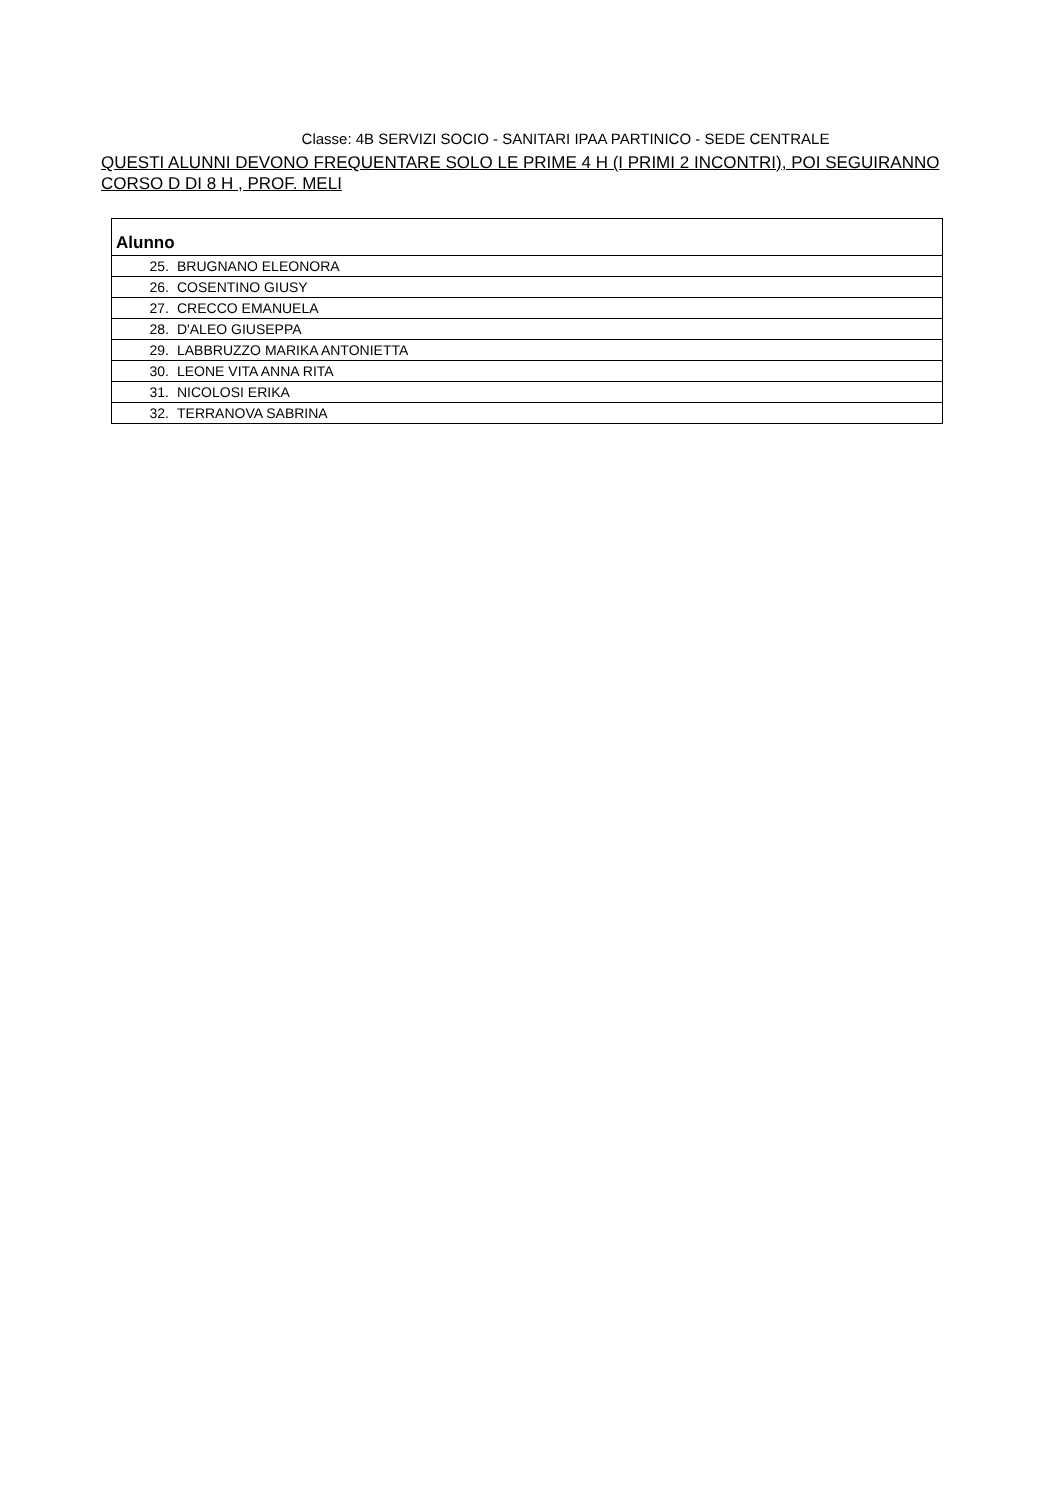Classe: 4B SERVIZI SOCIO - SANITARI IPAA PARTINICO - SEDE CENTRALE
QUESTI ALUNNI DEVONO FREQUENTARE SOLO LE PRIME 4 H (I PRIMI 2 INCONTRI), POI SEGUIRANNO CORSO D DI 8 H , PROF. MELI
| Alunno |
| --- |
| 25. BRUGNANO ELEONORA |
| 26. COSENTINO GIUSY |
| 27. CRECCO EMANUELA |
| 28. D'ALEO GIUSEPPA |
| 29. LABBRUZZO MARIKA ANTONIETTA |
| 30. LEONE VITA ANNA RITA |
| 31. NICOLOSI ERIKA |
| 32. TERRANOVA SABRINA |